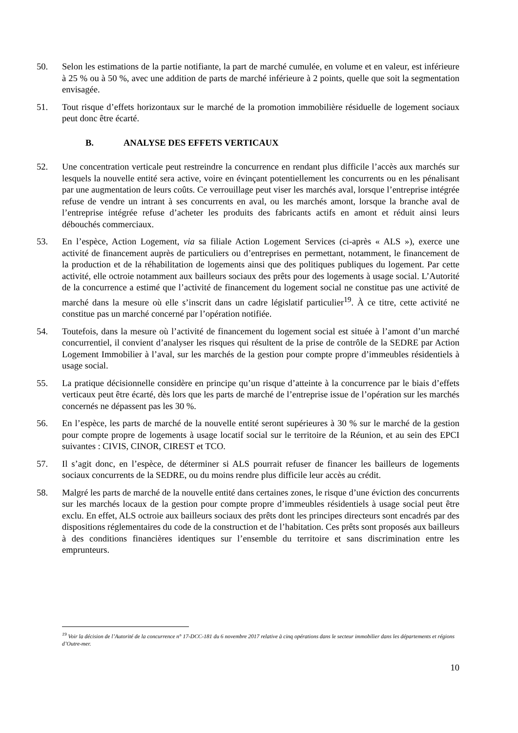50. Selon les estimations de la partie notifiante, la part de marché cumulée, en volume et en valeur, est inférieure à 25 % ou à 50 %, avec une addition de parts de marché inférieure à 2 points, quelle que soit la segmentation envisagée.
51. Tout risque d’effets horizontaux sur le marché de la promotion immobilière résiduelle de logement sociaux peut donc être écarté.
B. ANALYSE DES EFFETS VERTICAUX
52. Une concentration verticale peut restreindre la concurrence en rendant plus difficile l’accès aux marchés sur lesquels la nouvelle entité sera active, voire en évinçant potentiellement les concurrents ou en les pénalisant par une augmentation de leurs coûts. Ce verrouillage peut viser les marchés aval, lorsque l’entreprise intégrée refuse de vendre un intrant à ses concurrents en aval, ou les marchés amont, lorsque la branche aval de l’entreprise intégrée refuse d’acheter les produits des fabricants actifs en amont et réduit ainsi leurs débouchés commerciaux.
53. En l’espèce, Action Logement, via sa filiale Action Logement Services (ci-après « ALS »), exerce une activité de financement auprès de particuliers ou d’entreprises en permettant, notamment, le financement de la production et de la réhabilitation de logements ainsi que des politiques publiques du logement. Par cette activité, elle octroie notamment aux bailleurs sociaux des prêts pour des logements à usage social. L’Autorité de la concurrence a estimé que l’activité de financement du logement social ne constitue pas une activité de marché dans la mesure où elle s’inscrit dans un cadre législatif particulier<sup>19</sup>. À ce titre, cette activité ne constitue pas un marché concerné par l’opération notifiée.
54. Toutefois, dans la mesure où l’activité de financement du logement social est située à l’amont d’un marché concurrentiel, il convient d’analyser les risques qui résultent de la prise de contrôle de la SEDRE par Action Logement Immobilier à l’aval, sur les marchés de la gestion pour compte propre d’immeubles résidentiels à usage social.
55. La pratique décisionnelle considère en principe qu’un risque d’atteinte à la concurrence par le biais d’effets verticaux peut être écarté, dès lors que les parts de marché de l’entreprise issue de l’opération sur les marchés concernés ne dépassent pas les 30 %.
56. En l’espèce, les parts de marché de la nouvelle entité seront supérieures à 30 % sur le marché de la gestion pour compte propre de logements à usage locatif social sur le territoire de la Réunion, et au sein des EPCI suivantes : CIVIS, CINOR, CIREST et TCO.
57. Il s’agit donc, en l’espèce, de déterminer si ALS pourrait refuser de financer les bailleurs de logements sociaux concurrents de la SEDRE, ou du moins rendre plus difficile leur accès au crédit.
58. Malgré les parts de marché de la nouvelle entité dans certaines zones, le risque d’une éviction des concurrents sur les marchés locaux de la gestion pour compte propre d’immeubles résidentiels à usage social peut être exclu. En effet, ALS octroie aux bailleurs sociaux des prêts dont les principes directeurs sont encadrés par des dispositions réglementaires du code de la construction et de l’habitation. Ces prêts sont proposés aux bailleurs à des conditions financières identiques sur l’ensemble du territoire et sans discrimination entre les emprunteurs.
<sup>19</sup> Voir la décision de l’Autorité de la concurrence n° 17-DCC-181 du 6 novembre 2017 relative à cinq opérations dans le secteur immobilier dans les départements et régions d’Outre-mer.
10